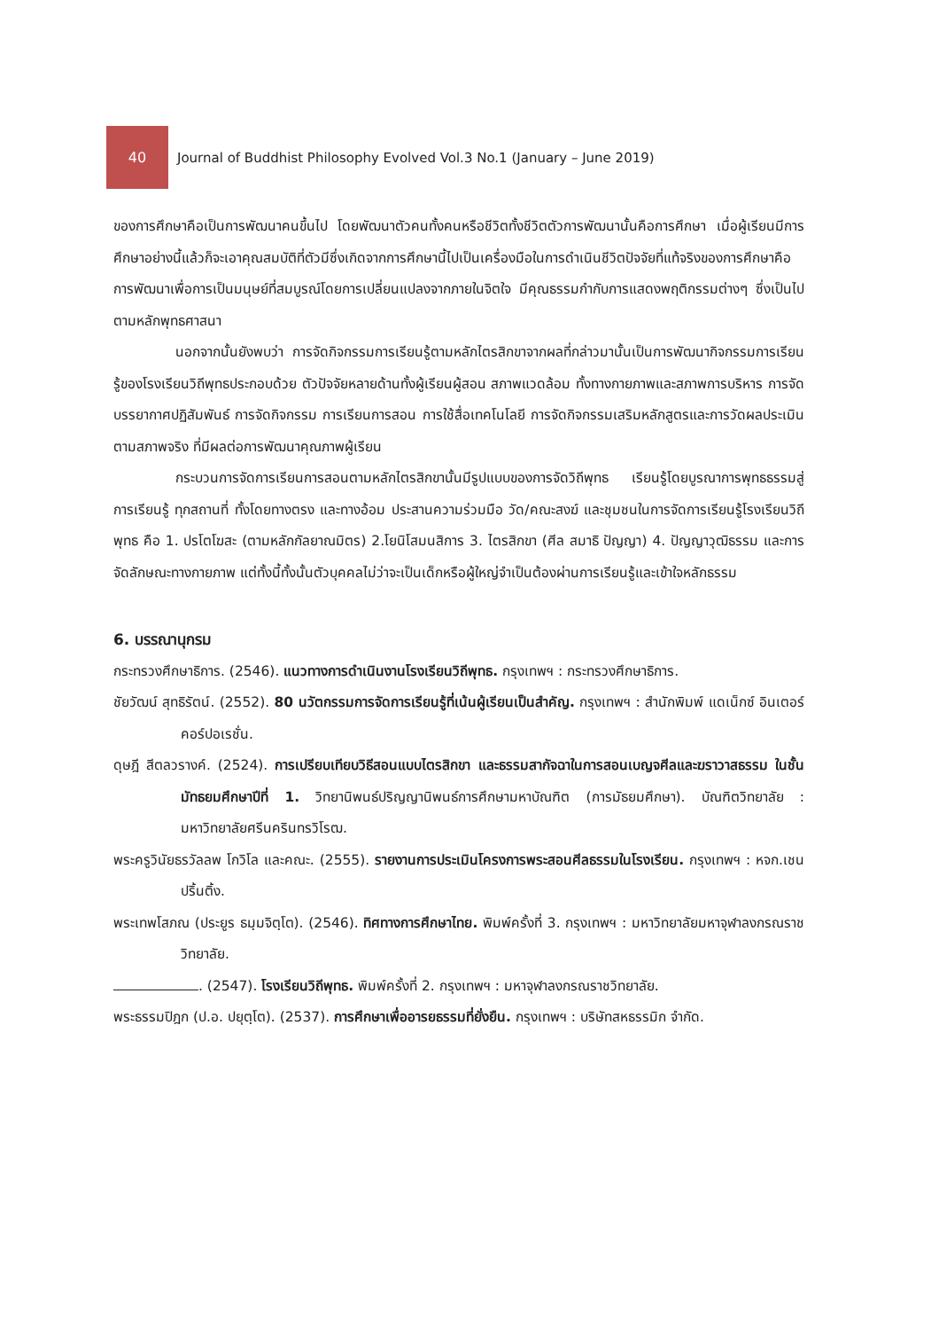40
Journal of Buddhist Philosophy Evolved Vol.3 No.1 (January – June 2019)
ของการศึกษาคือเป็นการพัฒนาคนขึ้นไป โดยพัฒนาตัวคนทั้งคนหรือชีวิตทั้งชีวิตตัวการพัฒนานั้นคือการศึกษา เมื่อผู้เรียนมีการศึกษาอย่างนี้แล้วก็จะเอาคุณสมบัติที่ตัวมีซึ่งเกิดจากการศึกษานี้ไปเป็นเครื่องมือในการดำเนินชีวิตปัจจัยที่แท้จริงของการศึกษาคือ การพัฒนาเพื่อการเป็นมนุษย์ที่สมบูรณ์โดยการเปลี่ยนแปลงจากภายในจิตใจ มีคุณธรรมกำกับการแสดงพฤติกรรมต่างๆ ซึ่งเป็นไปตามหลักพุทธศาสนา
นอกจากนั้นยังพบว่า การจัดกิจกรรมการเรียนรู้ตามหลักไตรสิกขาจากผลที่กล่าวมานั้นเป็นการพัฒนากิจกรรมการเรียนรู้ของโรงเรียนวิถีพุทธประกอบด้วย ตัวปัจจัยหลายด้านทั้งผู้เรียนผู้สอน สภาพแวดล้อม ทั้งทางกายภาพและสภาพการบริหาร การจัดบรรยากาศปฏิสัมพันธ์ การจัดกิจกรรม การเรียนการสอน การใช้สื่อเทคโนโลยี การจัดกิจกรรมเสริมหลักสูตรและการวัดผลประเมินตามสภาพจริง ที่มีผลต่อการพัฒนาคุณภาพผู้เรียน
กระบวนการจัดการเรียนการสอนตามหลักไตรสิกขานั้นมีรูปแบบของการจัดวิถีพุทธ เรียนรู้โดยบูรณาการพุทธธรรมสู่การเรียนรู้ ทุกสถานที่ ทั้งโดยทางตรง และทางอ้อม ประสานความร่วมมือ วัด/คณะสงฆ์ และชุมชนในการจัดการเรียนรู้โรงเรียนวิถีพุทธ คือ 1. ปรโตโฆสะ (ตามหลักกัลยาณมิตร) 2.โยนิโสมนสิการ 3. ไตรสิกขา (ศีล สมาธิ ปัญญา) 4. ปัญญาวุฒิธรรม และการจัดลักษณะทางกายภาพ แต่ทั้งนี้ทั้งนั้นตัวบุคคลไม่ว่าจะเป็นเด็กหรือผู้ใหญ่จำเป็นต้องผ่านการเรียนรู้และเข้าใจหลักธรรม
6. บรรณานุกรม
กระทรวงศึกษาธิการ. (2546). แนวทางการดำเนินงานโรงเรียนวิถีพุทธ. กรุงเทพฯ : กระทรวงศึกษาธิการ.
ชัยวัฒน์ สุทธิรัตน์. (2552). 80 นวัตกรรมการจัดการเรียนรู้ที่เน้นผู้เรียนเป็นสำคัญ. กรุงเทพฯ : สำนักพิมพ์ แดเน็กซ์ อินเตอร์คอร์ปอเรชั่น.
ดุษฎี สีตลวรางค์. (2524). การเปรียบเทียบวิธีสอนแบบไตรสิกขา และธรรมสากัจฉาในการสอนเบญจศีลและฆราวาสธรรม ในชั้นมัทธยมศึกษาปีที่ 1. วิทยานิพนธ์ปริญญานิพนธ์การศึกษามหาบัณฑิต (การมัธยมศึกษา). บัณฑิตวิทยาลัย : มหาวิทยาลัยศรีนครินทรวิโรฒ.
พระครูวินัยธรวัลลพ โกวิโล และคณะ. (2555). รายงานการประเมินโครงการพระสอนศีลธรรมในโรงเรียน. กรุงเทพฯ : หจก.เชนปริ้นติ้ง.
พระเทพโสภณ (ประยูร ธมฺมจิตฺโต). (2546). ทิศทางการศึกษาไทย. พิมพ์ครั้งที่ 3. กรุงเทพฯ : มหาวิทยาลัยมหาจุฬาลงกรณราชวิทยาลัย.
. (2547). โรงเรียนวิถีพุทธ. พิมพ์ครั้งที่ 2. กรุงเทพฯ : มหาจุฬาลงกรณราชวิทยาลัย.
พระธรรมปิฎก (ป.อ. ปยุตฺโต). (2537). การศึกษาเพื่ออารยธรรมที่ยั่งยืน. กรุงเทพฯ : บริษัทสหธรรมิก จำกัด.